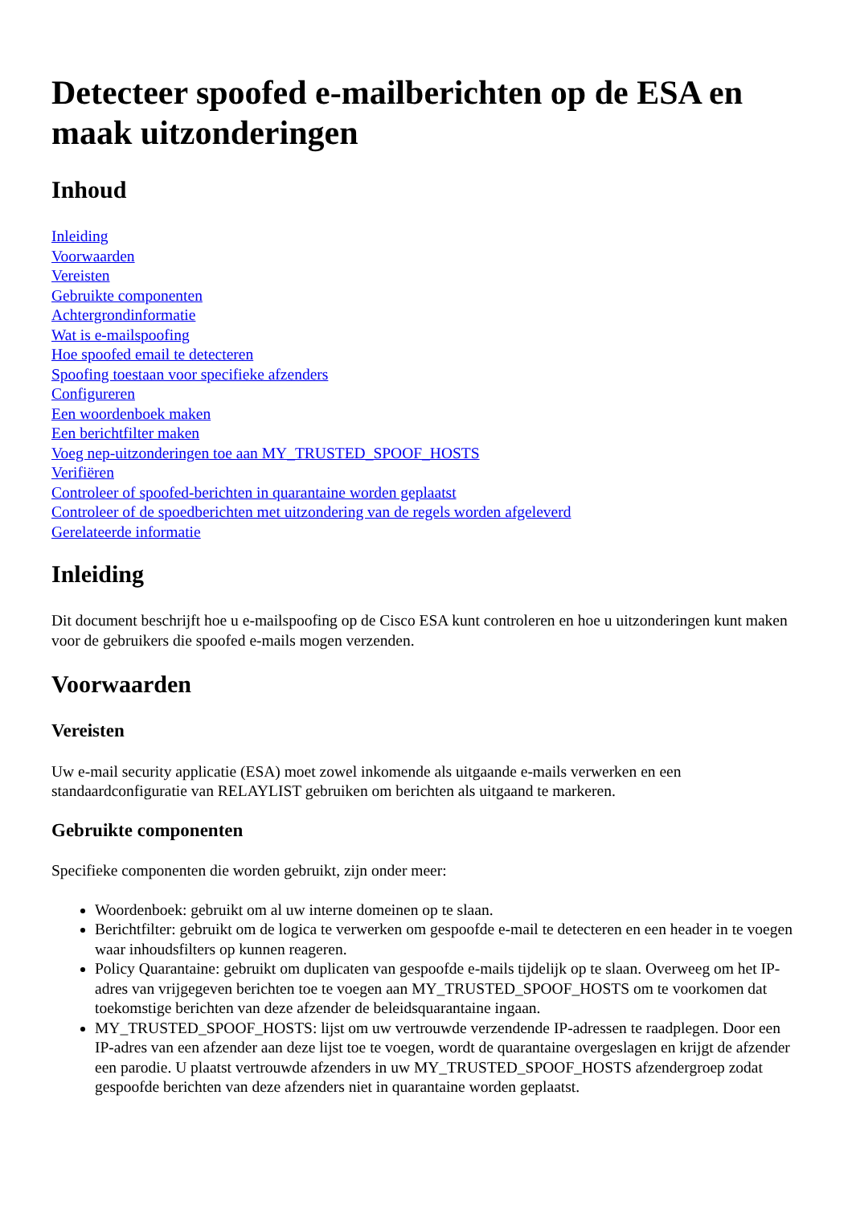Detecteer spoofed e-mailberichten op de ESA en maak uitzonderingen
Inhoud
Inleiding
Voorwaarden
Vereisten
Gebruikte componenten
Achtergrondinformatie
Wat is e-mailspoofing
Hoe spoofed email te detecteren
Spoofing toestaan voor specifieke afzenders
Configureren
Een woordenboek maken
Een berichtfilter maken
Voeg nep-uitzonderingen toe aan MY_TRUSTED_SPOOF_HOSTS
Verifiëren
Controleer of spoofed-berichten in quarantaine worden geplaatst
Controleer of de spoedberichten met uitzondering van de regels worden afgeleverd
Gerelateerde informatie
Inleiding
Dit document beschrijft hoe u e-mailspoofing op de Cisco ESA kunt controleren en hoe u uitzonderingen kunt maken voor de gebruikers die spoofed e-mails mogen verzenden.
Voorwaarden
Vereisten
Uw e-mail security applicatie (ESA) moet zowel inkomende als uitgaande e-mails verwerken en een standaardconfiguratie van RELAYLIST gebruiken om berichten als uitgaand te markeren.
Gebruikte componenten
Specifieke componenten die worden gebruikt, zijn onder meer:
Woordenboek: gebruikt om al uw interne domeinen op te slaan.
Berichtfilter: gebruikt om de logica te verwerken om gespoofde e-mail te detecteren en een header in te voegen waar inhoudsfilters op kunnen reageren.
Policy Quarantaine: gebruikt om duplicaten van gespoofde e-mails tijdelijk op te slaan. Overweeg om het IP-adres van vrijgegeven berichten toe te voegen aan MY_TRUSTED_SPOOF_HOSTS om te voorkomen dat toekomstige berichten van deze afzender de beleidsquarantaine ingaan.
MY_TRUSTED_SPOOF_HOSTS: lijst om uw vertrouwde verzendende IP-adressen te raadplegen. Door een IP-adres van een afzender aan deze lijst toe te voegen, wordt de quarantaine overgeslagen en krijgt de afzender een parodie. U plaatst vertrouwde afzenders in uw MY_TRUSTED_SPOOF_HOSTS afzendergroep zodat gespoofde berichten van deze afzenders niet in quarantaine worden geplaatst.